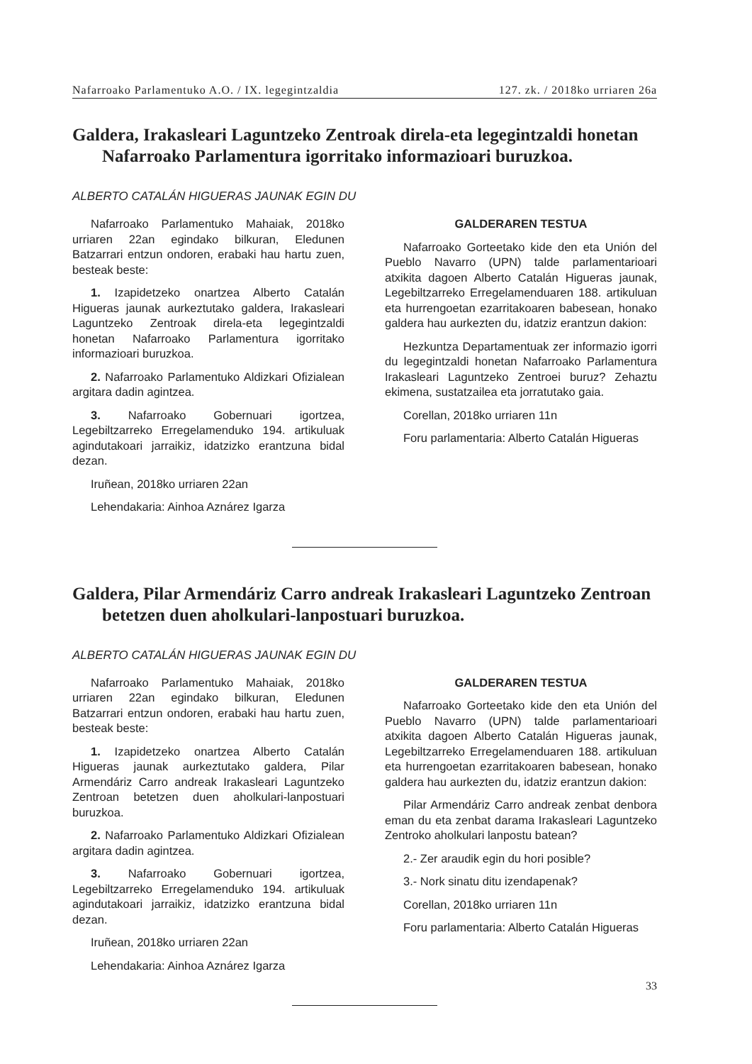Nafarroako Parlamentuko A.O. / IX. legegintzaldia 127. zk. / 2018ko urriaren 26a
Galdera, Irakasleari Laguntzeko Zentroak direla-eta legegintzaldi honetan Nafarroako Parlamentura igorritako informazioari buruzkoa.
ALBERTO CATALÁN HIGUERAS JAUNAK EGIN DU
Nafarroako Parlamentuko Mahaiak, 2018ko urriaren 22an egindako bilkuran, Eledunen Batzarrari entzun ondoren, erabaki hau hartu zuen, besteak beste:
1. Izapidetzeko onartzea Alberto Catalán Higueras jaunak aurkeztutako galdera, Irakasleari Laguntzeko Zentroak direla-eta legegintzaldi honetan Nafarroako Parlamentura igorritako informazioari buruzkoa.
2. Nafarroako Parlamentuko Aldizkari Ofizialean argitara dadin agintzea.
3. Nafarroako Gobernuari igortzea, Legebiltzarreko Erregelamenduko 194. artikuluak agindutakoari jarraikiz, idatzizko erantzuna bidal dezan.
Iruñean, 2018ko urriaren 22an
Lehendakaria: Ainhoa Aznárez Igarza
GALDERAREN TESTUA
Nafarroako Gorteetako kide den eta Unión del Pueblo Navarro (UPN) talde parlamentarioari atxikita dagoen Alberto Catalán Higueras jaunak, Legebiltzarreko Erregelamenduaren 188. artikuluan eta hurrengoetan ezarritakoaren babesean, honako galdera hau aurkezten du, idatziz erantzun dakion:
Hezkuntza Departamentuak zer informazio igorri du legegintzaldi honetan Nafarroako Parlamentura Irakasleari Laguntzeko Zentroei buruz? Zehaztu ekimena, sustatzailea eta jorratutako gaia.
Corellan, 2018ko urriaren 11n
Foru parlamentaria: Alberto Catalán Higueras
Galdera, Pilar Armendáriz Carro andreak Irakasleari Laguntzeko Zentroan betetzen duen aholkulari-lanpostuari buruzkoa.
ALBERTO CATALÁN HIGUERAS JAUNAK EGIN DU
Nafarroako Parlamentuko Mahaiak, 2018ko urriaren 22an egindako bilkuran, Eledunen Batzarrari entzun ondoren, erabaki hau hartu zuen, besteak beste:
1. Izapidetzeko onartzea Alberto Catalán Higueras jaunak aurkeztutako galdera, Pilar Armendáriz Carro andreak Irakasleari Laguntzeko Zentroan betetzen duen aholkulari-lanpostuari buruzkoa.
2. Nafarroako Parlamentuko Aldizkari Ofizialean argitara dadin agintzea.
3. Nafarroako Gobernuari igortzea, Legebiltzarreko Erregelamenduko 194. artikuluak agindutakoari jarraikiz, idatzizko erantzuna bidal dezan.
Iruñean, 2018ko urriaren 22an
Lehendakaria: Ainhoa Aznárez Igarza
GALDERAREN TESTUA
Nafarroako Gorteetako kide den eta Unión del Pueblo Navarro (UPN) talde parlamentarioari atxikita dagoen Alberto Catalán Higueras jaunak, Legebiltzarreko Erregelamenduaren 188. artikuluan eta hurrengoetan ezarritakoaren babesean, honako galdera hau aurkezten du, idatziz erantzun dakion:
Pilar Armendáriz Carro andreak zenbat denbora eman du eta zenbat darama Irakasleari Laguntzeko Zentroko aholkulari lanpostu batean?
2.- Zer araudik egin du hori posible?
3.- Nork sinatu ditu izendapenak?
Corellan, 2018ko urriaren 11n
Foru parlamentaria: Alberto Catalán Higueras
33